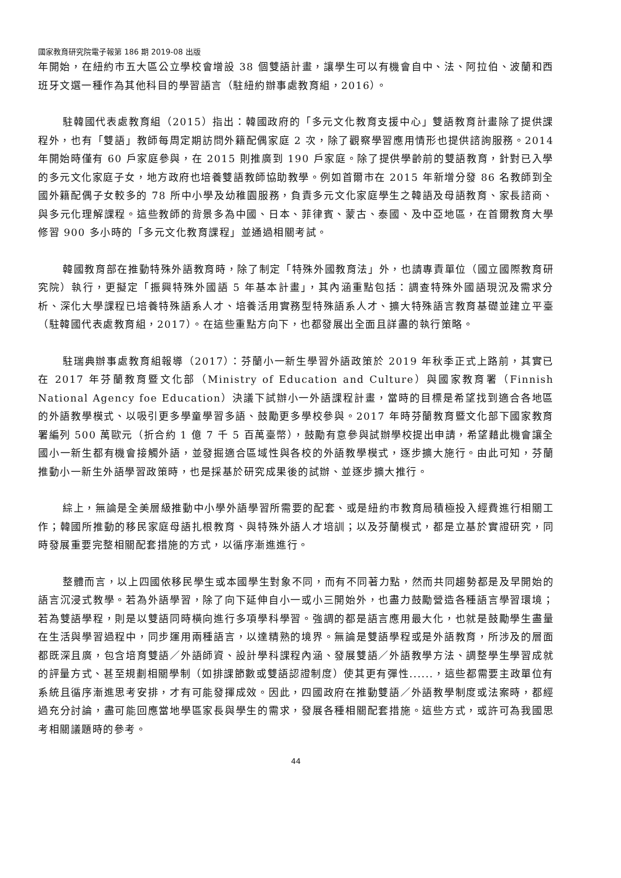國家教育研究院電子報第 186 期 2019-08 出版
年開始，在紐約市五大區公立學校會增設 38 個雙語計畫，讓學生可以有機會自中、法、阿拉伯、波蘭和西班牙文選一種作為其他科目的學習語言（駐紐約辦事處教育組，2016）。
駐韓國代表處教育組（2015）指出：韓國政府的「多元文化教育支援中心」雙語教育計畫除了提供課程外，也有「雙語」教師每周定期訪問外籍配偶家庭 2 次，除了觀察學習應用情形也提供諮詢服務。2014 年開始時僅有 60 戶家庭參與，在 2015 則推廣到 190 戶家庭。除了提供學齡前的雙語教育，針對已入學的多元文化家庭子女，地方政府也培養雙語教師協助教學。例如首爾市在 2015 年新增分發 86 名教師到全國外籍配偶子女較多的 78 所中小學及幼稚園服務，負責多元文化家庭學生之韓語及母語教育、家長諮商、與多元化理解課程。這些教師的背景多為中國、日本、菲律賓、蒙古、泰國、及中亞地區，在首爾教育大學修習 900 多小時的「多元文化教育課程」並通過相關考試。
韓國教育部在推動特殊外語教育時，除了制定「特殊外國教育法」外，也請專責單位（國立國際教育研究院）執行，更擬定「振興特殊外國語 5 年基本計畫」，其內涵重點包括：調查特殊外國語現況及需求分析、深化大學課程已培養特殊語系人才、培養活用實務型特殊語系人才、擴大特殊語言教育基礎並建立平臺（駐韓國代表處教育組，2017）。在這些重點方向下，也都發展出全面且詳盡的執行策略。
駐瑞典辦事處教育組報導（2017）：芬蘭小一新生學習外語政策於 2019 年秋季正式上路前，其實已在 2017 年芬蘭教育暨文化部（Ministry of Education and Culture）與國家教育署（Finnish National Agency foe Education）決議下試辦小一外語課程計畫，當時的目標是希望找到適合各地區的外語教學模式、以吸引更多學童學習多語、鼓勵更多學校參與。2017 年時芬蘭教育暨文化部下國家教育署編列 500 萬歐元（折合約 1 億 7 千 5 百萬臺幣），鼓勵有意參與試辦學校提出申請，希望藉此機會讓全國小一新生都有機會接觸外語，並發掘適合區域性與各校的外語教學模式，逐步擴大施行。由此可知，芬蘭推動小一新生外語學習政策時，也是採基於研究成果後的試辦、並逐步擴大推行。
綜上，無論是全美層級推動中小學外語學習所需要的配套、或是紐約市教育局積極投入經費進行相關工作；韓國所推動的移民家庭母語扎根教育、與特殊外語人才培訓；以及芬蘭模式，都是立基於實證研究，同時發展重要完整相關配套措施的方式，以循序漸進進行。
整體而言，以上四國依移民學生或本國學生對象不同，而有不同著力點，然而共同趨勢都是及早開始的語言沉浸式教學。若為外語學習，除了向下延伸自小一或小三開始外，也盡力鼓勵營造各種語言學習環境；若為雙語學程，則是以雙語同時橫向進行多項學科學習。強調的都是語言應用最大化，也就是鼓勵學生盡量在生活與學習過程中，同步運用兩種語言，以達精熟的境界。無論是雙語學程或是外語教育，所涉及的層面都既深且廣，包含培育雙語／外語師資、設計學科課程內涵、發展雙語／外語教學方法、調整學生學習成就的評量方式、甚至規劃相關學制（如排課節數或雙語認證制度）使其更有彈性......，這些都需要主政單位有系統且循序漸進思考安排，才有可能發揮成效。因此，四國政府在推動雙語／外語教學制度或法案時，都經過充分討論，盡可能回應當地學區家長與學生的需求，發展各種相關配套措施。這些方式，或許可為我國思考相關議題時的參考。
44